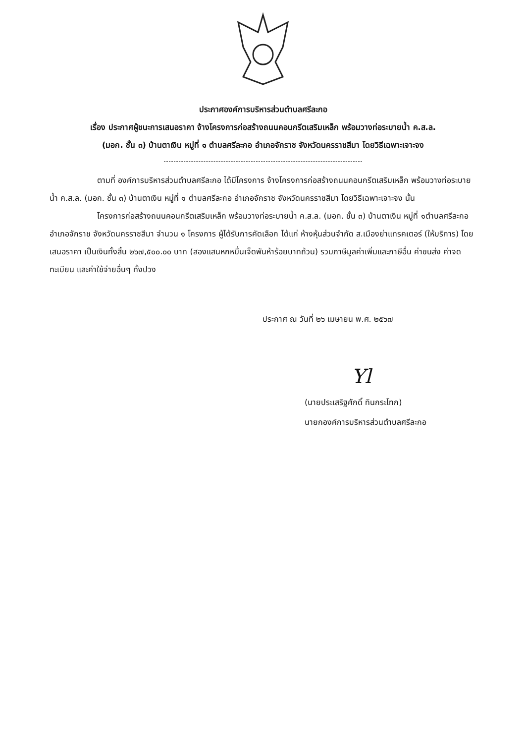ประกาศองค์การบริหารส่วนตำบลศรีละกอ
เรื่อง ประกาศผู้ชนะการเสนอราคา จ้างโครงการก่อสร้างถนนคอนกรีตเสริมเหล็ก พร้อมวางท่อระบายน้ำ ค.ส.ล.
(มอก. ชั้น ๓) บ้านตาเงิน หมู่ที่ ๑ ตำบลศรีละกอ อำเภอจักราช จังหวัดนครราชสีมา โดยวิธีเฉพาะเจาะจง
ตามที่ องค์การบริหารส่วนตำบลศรีละกอ ได้มีโครงการ จ้างโครงการก่อสร้างถนนคอนกรีตเสริมเหล็ก พร้อมวางท่อระบายน้ำ ค.ส.ล. (มอก. ชั้น ๓) บ้านตาเงิน หมู่ที่ ๑ ตำบลศรีละกอ อำเภอจักราช จังหวัดนครราชสีมา โดยวิธีเฉพาะเจาะจง นั้น
โครงการก่อสร้างถนนคอนกรีตเสริมเหล็ก พร้อมวางท่อระบายน้ำ ค.ส.ล. (มอก. ชั้น ๓) บ้านตาเงิน หมู่ที่ ๑ตำบลศรีละกอ อำเภอจักราช จังหวัดนครราชสีมา จำนวน ๑ โครงการ ผู้ได้รับการคัดเลือก ได้แก่ ห้างหุ้นส่วนจำกัด ส.เมืองย่าแทรคเตอร์ (ให้บริการ) โดยเสนอราคา เป็นเงินทั้งสิ้น ๒๖๗,๕๐๐.๐๐ บาท (สองแสนหกหมื่นเจ็ดพันห้าร้อยบาทถ้วน) รวมภาษีมูลค่าเพิ่มและภาษีอื่น ค่าขนส่ง ค่าจดทะเบียน และค่าใช้จ่ายอื่นๆ ทั้งปวง
ประกาศ ณ วันที่ ๒๖ เมษายน พ.ศ. ๒๕๖๗
Yl
(นายประเสริฐศักดิ์ ทินกระโทก)
นายกองค์การบริหารส่วนตำบลศรีละกอ